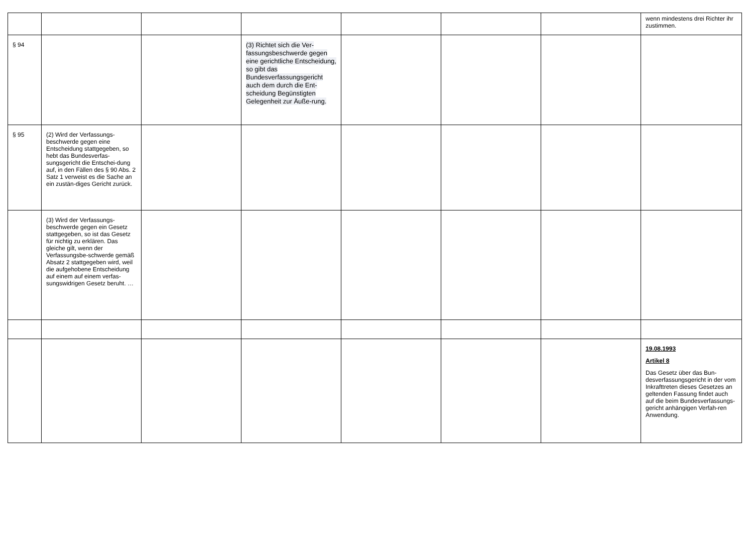| | | | | | | | wenn mindestens drei Richter ihr zustimmen. |
| § 94 | | | (3) Richtet sich die Ver-fassungsbeschwerde gegen eine gerichtliche Entscheidung, so gibt das Bundesverfassungsgericht auch dem durch die Ent-scheidung Begünstigten Gelegenheit zur Äuße-rung. | | | | |
| § 95 | (2) Wird der Verfassungs-beschwerde gegen eine Entscheidung stattgegeben, so hebt das Bundesverfas-sungsgericht die Entschei-dung auf, in den Fällen des § 90 Abs. 2 Satz 1 verweist es die Sache an ein zustän-diges Gericht zurück. | | | | | | |
| | (3) Wird der Verfassungs-beschwerde gegen ein Gesetz stattgegeben, so ist das Gesetz für nichtig zu erklären. Das gleiche gilt, wenn der Verfassungsbe-schwerde gemäß Absatz 2 stattgegeben wird, weil die aufgehobene Entscheidung auf einem auf einem verfas-sungswidrigen Gesetz beruht. … | | | | | | |
| | | | | | | | 19.08.1993 Artikel 8 Das Gesetz über das Bun-desverfassungsgericht in der vom Inkrafttreten dieses Gesetzes an geltenden Fassung findet auch auf die beim Bundesverfassungs-gericht anhängigen Verfah-ren Anwendung. |